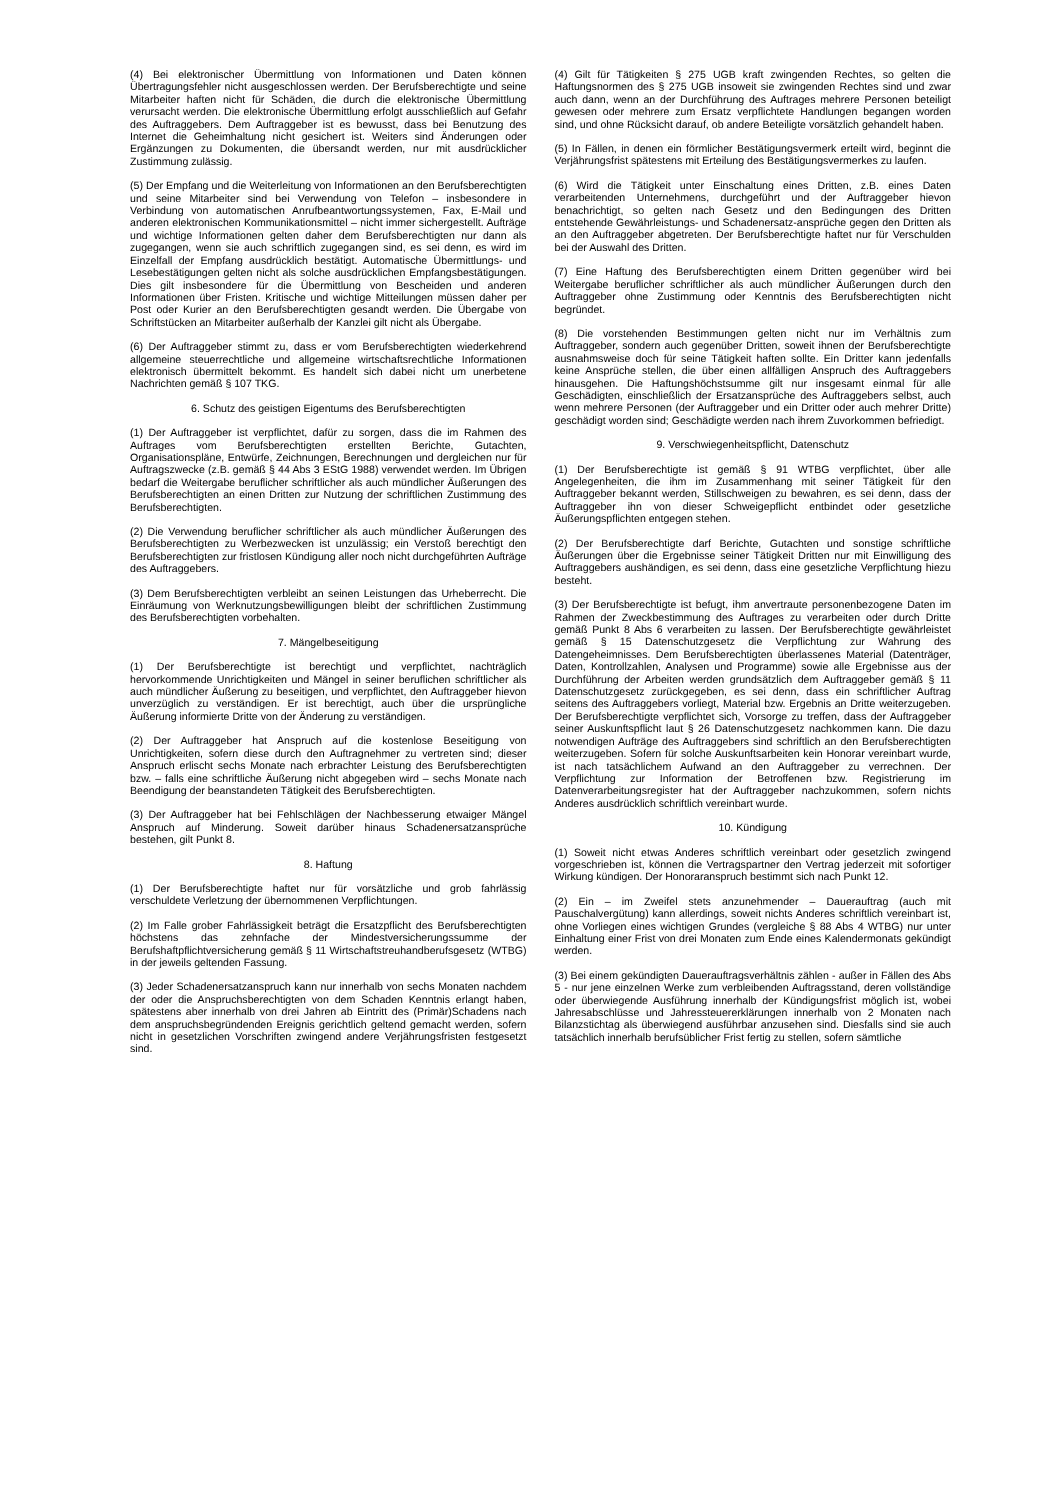(4) Bei elektronischer Übermittlung von Informationen und Daten können Übertragungsfehler nicht ausgeschlossen werden. Der Berufsberechtigte und seine Mitarbeiter haften nicht für Schäden, die durch die elektronische Übermittlung verursacht werden. Die elektronische Übermittlung erfolgt ausschließlich auf Gefahr des Auftraggebers. Dem Auftraggeber ist es bewusst, dass bei Benutzung des Internet die Geheimhaltung nicht gesichert ist. Weiters sind Änderungen oder Ergänzungen zu Dokumenten, die übersandt werden, nur mit ausdrücklicher Zustimmung zulässig.
(5) Der Empfang und die Weiterleitung von Informationen an den Berufsberechtigten und seine Mitarbeiter sind bei Verwendung von Telefon – insbesondere in Verbindung von automatischen Anrufbeantwortungssystemen, Fax, E-Mail und anderen elektronischen Kommunikationsmittel – nicht immer sichergestellt. Aufträge und wichtige Informationen gelten daher dem Berufsberechtigten nur dann als zugegangen, wenn sie auch schriftlich zugegangen sind, es sei denn, es wird im Einzelfall der Empfang ausdrücklich bestätigt. Automatische Übermittlungs- und Lesebestätigungen gelten nicht als solche ausdrücklichen Empfangsbestätigungen. Dies gilt insbesondere für die Übermittlung von Bescheiden und anderen Informationen über Fristen. Kritische und wichtige Mitteilungen müssen daher per Post oder Kurier an den Berufsberechtigten gesandt werden. Die Übergabe von Schriftstücken an Mitarbeiter außerhalb der Kanzlei gilt nicht als Übergabe.
(6) Der Auftraggeber stimmt zu, dass er vom Berufsberechtigten wiederkehrend allgemeine steuerrechtliche und allgemeine wirtschaftsrechtliche Informationen elektronisch übermittelt bekommt. Es handelt sich dabei nicht um unerbetene Nachrichten gemäß § 107 TKG.
6. Schutz des geistigen Eigentums des Berufsberechtigten
(1) Der Auftraggeber ist verpflichtet, dafür zu sorgen, dass die im Rahmen des Auftrages vom Berufsberechtigten erstellten Berichte, Gutachten, Organisationspläne, Entwürfe, Zeichnungen, Berechnungen und dergleichen nur für Auftragszwecke (z.B. gemäß § 44 Abs 3 EStG 1988) verwendet werden. Im Übrigen bedarf die Weitergabe beruflicher schriftlicher als auch mündlicher Äußerungen des Berufsberechtigten an einen Dritten zur Nutzung der schriftlichen Zustimmung des Berufsberechtigten.
(2) Die Verwendung beruflicher schriftlicher als auch mündlicher Äußerungen des Berufsberechtigten zu Werbezwecken ist unzulässig; ein Verstoß berechtigt den Berufsberechtigten zur fristlosen Kündigung aller noch nicht durchgeführten Aufträge des Auftraggebers.
(3) Dem Berufsberechtigten verbleibt an seinen Leistungen das Urheberrecht. Die Einräumung von Werknutzungsbewilligungen bleibt der schriftlichen Zustimmung des Berufsberechtigten vorbehalten.
7. Mängelbeseitigung
(1) Der Berufsberechtigte ist berechtigt und verpflichtet, nachträglich hervorkommende Unrichtigkeiten und Mängel in seiner beruflichen schriftlicher als auch mündlicher Äußerung zu beseitigen, und verpflichtet, den Auftraggeber hievon unverzüglich zu verständigen. Er ist berechtigt, auch über die ursprüngliche Äußerung informierte Dritte von der Änderung zu verständigen.
(2) Der Auftraggeber hat Anspruch auf die kostenlose Beseitigung von Unrichtigkeiten, sofern diese durch den Auftragnehmer zu vertreten sind; dieser Anspruch erlischt sechs Monate nach erbrachter Leistung des Berufsberechtigten bzw. – falls eine schriftliche Äußerung nicht abgegeben wird – sechs Monate nach Beendigung der beanstandeten Tätigkeit des Berufsberechtigten.
(3) Der Auftraggeber hat bei Fehlschlägen der Nachbesserung etwaiger Mängel Anspruch auf Minderung. Soweit darüber hinaus Schadenersatzansprüche bestehen, gilt Punkt 8.
8. Haftung
(1) Der Berufsberechtigte haftet nur für vorsätzliche und grob fahrlässig verschuldete Verletzung der übernommenen Verpflichtungen.
(2) Im Falle grober Fahrlässigkeit beträgt die Ersatzpflicht des Berufsberechtigten höchstens das zehnfache der Mindestversicherungssumme der Berufshaftpflichtversicherung gemäß § 11 Wirtschaftstreuhandberufsgesetz (WTBG) in der jeweils geltenden Fassung.
(3) Jeder Schadenersatzanspruch kann nur innerhalb von sechs Monaten nachdem der oder die Anspruchsberechtigten von dem Schaden Kenntnis erlangt haben, spätestens aber innerhalb von drei Jahren ab Eintritt des (Primär)Schadens nach dem anspruchsbegründenden Ereignis gerichtlich geltend gemacht werden, sofern nicht in gesetzlichen Vorschriften zwingend andere Verjährungsfristen festgesetzt sind.
(4) Gilt für Tätigkeiten § 275 UGB kraft zwingenden Rechtes, so gelten die Haftungsnormen des § 275 UGB insoweit sie zwingenden Rechtes sind und zwar auch dann, wenn an der Durchführung des Auftrages mehrere Personen beteiligt gewesen oder mehrere zum Ersatz verpflichtete Handlungen begangen worden sind, und ohne Rücksicht darauf, ob andere Beteiligte vorsätzlich gehandelt haben.
(5) In Fällen, in denen ein förmlicher Bestätigungsvermerk erteilt wird, beginnt die Verjährungsfrist spätestens mit Erteilung des Bestätigungsvermerkes zu laufen.
(6) Wird die Tätigkeit unter Einschaltung eines Dritten, z.B. eines Daten verarbeitenden Unternehmens, durchgeführt und der Auftraggeber hievon benachrichtigt, so gelten nach Gesetz und den Bedingungen des Dritten entstehende Gewährleistungs- und Schadenersatz-ansprüche gegen den Dritten als an den Auftraggeber abgetreten. Der Berufsberechtigte haftet nur für Verschulden bei der Auswahl des Dritten.
(7) Eine Haftung des Berufsberechtigten einem Dritten gegenüber wird bei Weitergabe beruflicher schriftlicher als auch mündlicher Äußerungen durch den Auftraggeber ohne Zustimmung oder Kenntnis des Berufsberechtigten nicht begründet.
(8) Die vorstehenden Bestimmungen gelten nicht nur im Verhältnis zum Auftraggeber, sondern auch gegenüber Dritten, soweit ihnen der Berufsberechtigte ausnahmsweise doch für seine Tätigkeit haften sollte. Ein Dritter kann jedenfalls keine Ansprüche stellen, die über einen allfälligen Anspruch des Auftraggebers hinausgehen. Die Haftungshöchstsumme gilt nur insgesamt einmal für alle Geschädigten, einschließlich der Ersatzansprüche des Auftraggebers selbst, auch wenn mehrere Personen (der Auftraggeber und ein Dritter oder auch mehrer Dritte) geschädigt worden sind; Geschädigte werden nach ihrem Zuvorkommen befriedigt.
9. Verschwiegenheitspflicht, Datenschutz
(1) Der Berufsberechtigte ist gemäß § 91 WTBG verpflichtet, über alle Angelegenheiten, die ihm im Zusammenhang mit seiner Tätigkeit für den Auftraggeber bekannt werden, Stillschweigen zu bewahren, es sei denn, dass der Auftraggeber ihn von dieser Schweigepflicht entbindet oder gesetzliche Äußerungspflichten entgegen stehen.
(2) Der Berufsberechtigte darf Berichte, Gutachten und sonstige schriftliche Äußerungen über die Ergebnisse seiner Tätigkeit Dritten nur mit Einwilligung des Auftraggebers aushändigen, es sei denn, dass eine gesetzliche Verpflichtung hiezu besteht.
(3) Der Berufsberechtigte ist befugt, ihm anvertraute personenbezogene Daten im Rahmen der Zweckbestimmung des Auftrages zu verarbeiten oder durch Dritte gemäß Punkt 8 Abs 6 verarbeiten zu lassen. Der Berufsberechtigte gewährleistet gemäß § 15 Datenschutzgesetz die Verpflichtung zur Wahrung des Datengeheimnisses. Dem Berufsberechtigten überlassenes Material (Datenträger, Daten, Kontrollzahlen, Analysen und Programme) sowie alle Ergebnisse aus der Durchführung der Arbeiten werden grundsätzlich dem Auftraggeber gemäß § 11 Datenschutzgesetz zurückgegeben, es sei denn, dass ein schriftlicher Auftrag seitens des Auftraggebers vorliegt, Material bzw. Ergebnis an Dritte weiterzugeben. Der Berufsberechtigte verpflichtet sich, Vorsorge zu treffen, dass der Auftraggeber seiner Auskunftspflicht laut § 26 Datenschutzgesetz nachkommen kann. Die dazu notwendigen Aufträge des Auftraggebers sind schriftlich an den Berufsberechtigten weiterzugeben. Sofern für solche Auskunftsarbeiten kein Honorar vereinbart wurde, ist nach tatsächlichem Aufwand an den Auftraggeber zu verrechnen. Der Verpflichtung zur Information der Betroffenen bzw. Registrierung im Datenverarbeitungsregister hat der Auftraggeber nachzukommen, sofern nichts Anderes ausdrücklich schriftlich vereinbart wurde.
10. Kündigung
(1) Soweit nicht etwas Anderes schriftlich vereinbart oder gesetzlich zwingend vorgeschrieben ist, können die Vertragspartner den Vertrag jederzeit mit sofortiger Wirkung kündigen. Der Honoraranspruch bestimmt sich nach Punkt 12.
(2) Ein – im Zweifel stets anzunehmender – Dauerauftrag (auch mit Pauschalvergütung) kann allerdings, soweit nichts Anderes schriftlich vereinbart ist, ohne Vorliegen eines wichtigen Grundes (vergleiche § 88 Abs 4 WTBG) nur unter Einhaltung einer Frist von drei Monaten zum Ende eines Kalendermonats gekündigt werden.
(3) Bei einem gekündigten Dauerauftragsverhältnis zählen - außer in Fällen des Abs 5 - nur jene einzelnen Werke zum verbleibenden Auftragsstand, deren vollständige oder überwiegende Ausführung innerhalb der Kündigungsfrist möglich ist, wobei Jahresabschlüsse und Jahressteuererklärungen innerhalb von 2 Monaten nach Bilanzstichtag als überwiegend ausführbar anzusehen sind. Diesfalls sind sie auch tatsächlich innerhalb berufsüblicher Frist fertig zu stellen, sofern sämtliche